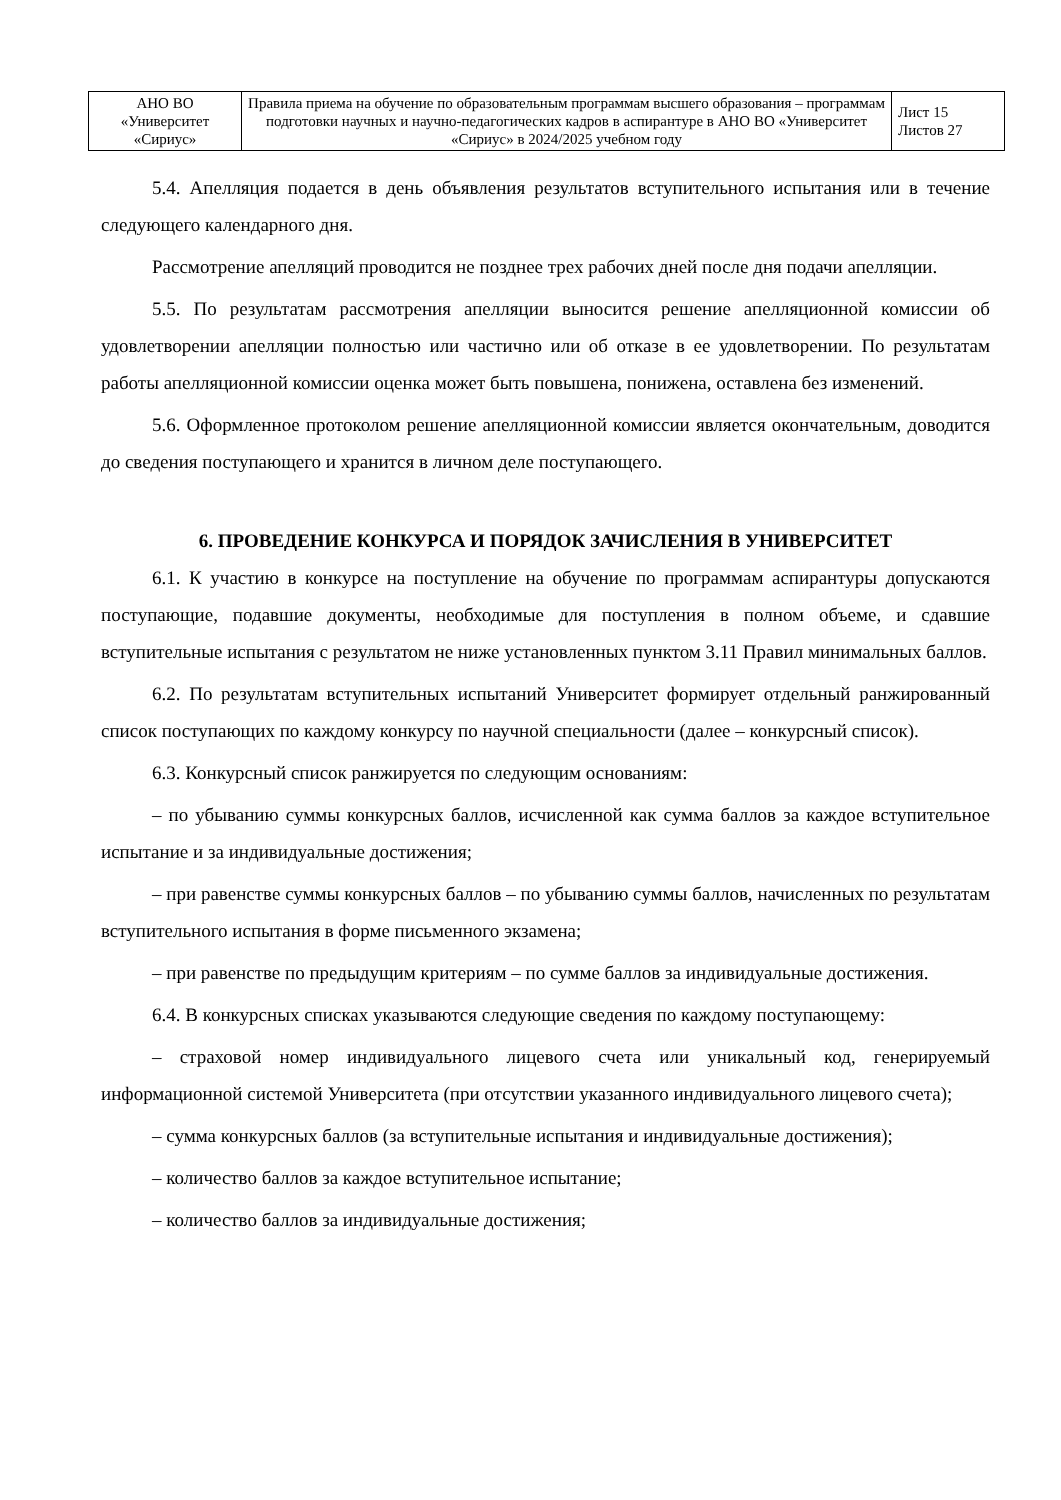| АНО ВО «Университет «Сириус» | Правила приема на обучение по образовательным программам высшего образования – программам подготовки научных и научно-педагогических кадров в аспирантуре в АНО ВО «Университет «Сириус» в 2024/2025 учебном году | Лист 15 Листов 27 |
5.4. Апелляция подается в день объявления результатов вступительного испытания или в течение следующего календарного дня.
Рассмотрение апелляций проводится не позднее трех рабочих дней после дня подачи апелляции.
5.5. По результатам рассмотрения апелляции выносится решение апелляционной комиссии об удовлетворении апелляции полностью или частично или об отказе в ее удовлетворении. По результатам работы апелляционной комиссии оценка может быть повышена, понижена, оставлена без изменений.
5.6. Оформленное протоколом решение апелляционной комиссии является окончательным, доводится до сведения поступающего и хранится в личном деле поступающего.
6. ПРОВЕДЕНИЕ КОНКУРСА И ПОРЯДОК ЗАЧИСЛЕНИЯ В УНИВЕРСИТЕТ
6.1. К участию в конкурсе на поступление на обучение по программам аспирантуры допускаются поступающие, подавшие документы, необходимые для поступления в полном объеме, и сдавшие вступительные испытания с результатом не ниже установленных пунктом 3.11 Правил минимальных баллов.
6.2. По результатам вступительных испытаний Университет формирует отдельный ранжированный список поступающих по каждому конкурсу по научной специальности (далее – конкурсный список).
6.3. Конкурсный список ранжируется по следующим основаниям:
– по убыванию суммы конкурсных баллов, исчисленной как сумма баллов за каждое вступительное испытание и за индивидуальные достижения;
– при равенстве суммы конкурсных баллов – по убыванию суммы баллов, начисленных по результатам вступительного испытания в форме письменного экзамена;
– при равенстве по предыдущим критериям – по сумме баллов за индивидуальные достижения.
6.4. В конкурсных списках указываются следующие сведения по каждому поступающему:
– страховой номер индивидуального лицевого счета или уникальный код, генерируемый информационной системой Университета (при отсутствии указанного индивидуального лицевого счета);
– сумма конкурсных баллов (за вступительные испытания и индивидуальные достижения);
– количество баллов за каждое вступительное испытание;
– количество баллов за индивидуальные достижения;